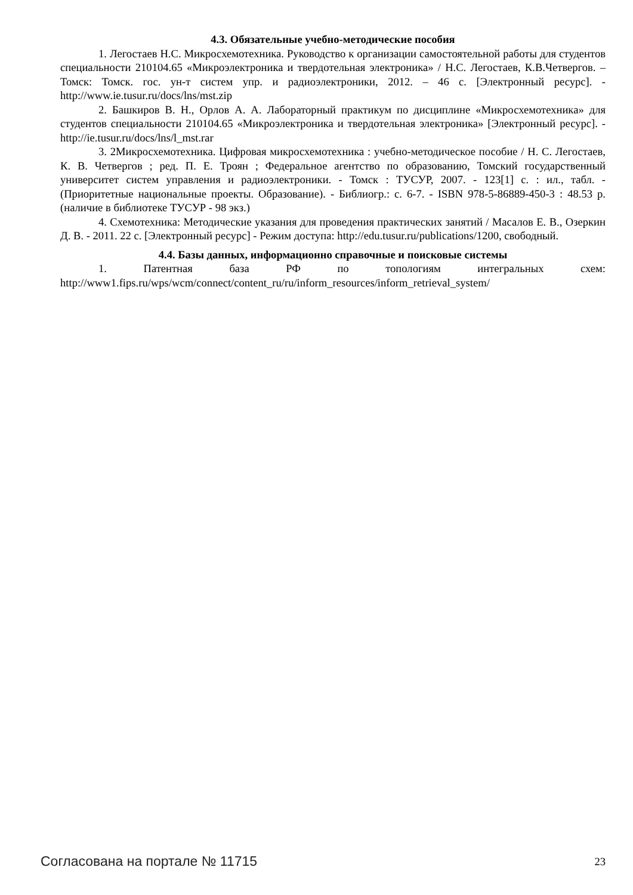4.3. Обязательные учебно-методические пособия
1. Легостаев Н.С. Микросхемотехника. Руководство к организации самостоятельной работы для студентов специальности 210104.65 «Микроэлектроника и твердотельная электроника» / Н.С. Легостаев, К.В.Четвергов. – Томск: Томск. гос. ун-т систем упр. и радиоэлектроники, 2012. – 46 с. [Электронный ресурс]. - http://www.ie.tusur.ru/docs/lns/mst.zip
2. Башкиров В. Н., Орлов А. А. Лабораторный практикум по дисциплине «Микросхемотехника» для студентов специальности 210104.65 «Микроэлектроника и твердотельная электроника» [Электронный ресурс]. - http://ie.tusur.ru/docs/lns/l_mst.rar
3. 2Микросхемотехника. Цифровая микросхемотехника : учебно-методическое пособие / Н. С. Легостаев, К. В. Четвергов ; ред. П. Е. Троян ; Федеральное агентство по образованию, Томский государственный университет систем управления и радиоэлектроники. - Томск : ТУСУР, 2007. - 123[1] с. : ил., табл. - (Приоритетные национальные проекты. Образование). - Библиогр.: с. 6-7. - ISBN 978-5-86889-450-3 : 48.53 р. (наличие в библиотеке ТУСУР - 98 экз.)
4. Схемотехника: Методические указания для проведения практических занятий / Масалов Е. В., Озеркин Д. В. - 2011. 22 с. [Электронный ресурс] - Режим доступа: http://edu.tusur.ru/publications/1200, свободный.
4.4. Базы данных, информационно справочные и поисковые системы
1. Патентная база РФ по топологиям интегральных схем: http://www1.fips.ru/wps/wcm/connect/content_ru/ru/inform_resources/inform_retrieval_system/
Согласована на портале № 11715 23